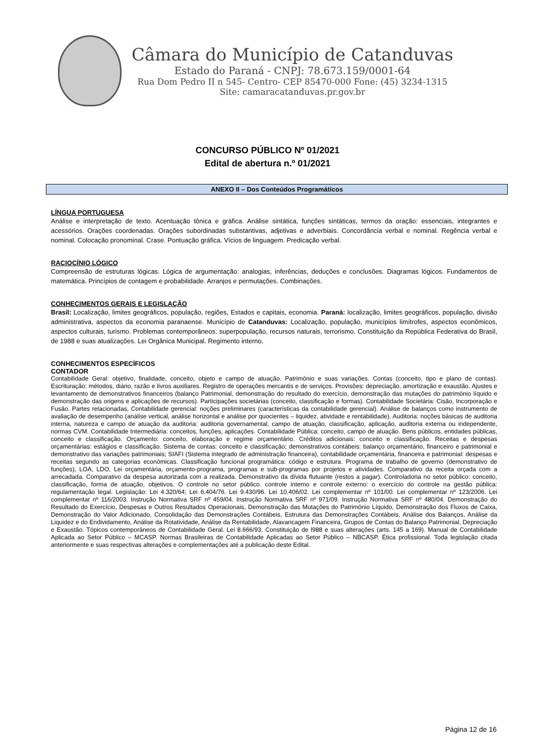Câmara do Município de Catanduvas
Estado do Paraná - CNPJ: 78.673.159/0001-64
Rua Dom Pedro II n 545- Centro- CEP 85470-000 Fone: (45) 3234-1315
Site: camaracatanduvas.pr.gov.br
CONCURSO PÚBLICO Nº 01/2021
Edital de abertura n.º 01/2021
ANEXO II – Dos Conteúdos Programáticos
LÍNGUA PORTUGUESA
Análise e interpretação de texto. Acentuação tônica e gráfica. Análise sintática, funções sintáticas, termos da oração: essenciais, integrantes e acessórios. Orações coordenadas. Orações subordinadas substantivas, adjetivas e adverbiais. Concordância verbal e nominal. Regência verbal e nominal. Colocação pronominal. Crase. Pontuação gráfica. Vícios de linguagem. Predicação verbal.
RACIOCÍNIO LÓGICO
Compreensão de estruturas lógicas. Lógica de argumentação: analogias, inferências, deduções e conclusões. Diagramas lógicos. Fundamentos de matemática. Princípios de contagem e probabilidade. Arranjos e permutações. Combinações.
CONHECIMENTOS GERAIS E LEGISLAÇÃO
Brasil: Localização, limites geográficos, população, regiões, Estados e capitais, economia. Paraná: localização, limites geográficos, população, divisão administrativa, aspectos da economia paranaense. Município de Catanduvas: Localização, população, municípios limítrofes, aspectos econômicos, aspectos culturais, turismo. Problemas contemporâneos: superpopulação, recursos naturais, terrorismo. Constituição da República Federativa do Brasil, de 1988 e suas atualizações. Lei Orgânica Municipal. Regimento interno.
CONHECIMENTOS ESPECÍFICOS
CONTADOR
Contabilidade Geral: objetivo, finalidade, conceito, objeto e campo de atuação. Patrimônio e suas variações. Contas (conceito, tipo e plano de contas). Escrituração: métodos, diário, razão e livros auxiliares. Registro de operações mercantis e de serviços. Provisões: depreciação, amortização e exaustão. Ajustes e levantamento de demonstrativos financeiros (balanço Patrimonial, demonstração do resultado do exercício, demonstração das mutações do patrimônio líquido e demonstração das origens e aplicações de recursos). Participações societárias (conceito, classificação e formas). Contabilidade Societária: Cisão, Incorporação e Fusão. Partes relacionadas, Contabilidade gerencial: noções preliminares (características da contabilidade gerencial). Análise de balanços como instrumento de avaliação de desempenho (análise vertical, análise horizontal e análise por quocientes – liquidez, atividade e rentabilidade). Auditoria: noções básicas de auditoria interna, natureza e campo de atuação da auditoria: auditoria governamental, campo de atuação, classificação, aplicação, auditoria externa ou independente, normas CVM. Contabilidade Intermediária: conceitos, funções, aplicações. Contabilidade Pública: conceito, campo de atuação. Bens públicos, entidades públicas, conceito e classificação. Orçamento: conceito, elaboração e regime orçamentário. Créditos adicionais: conceito e classificação. Receitas e despesas orçamentárias: estágios e classificação. Sistema de contas: conceito e classificação; demonstrativos contábeis: balanço orçamentário, financeiro e patrimonial e demonstrativo das variações patrimoniais; SIAFI (Sistema integrado de administração financeira), contabilidade orçamentária, financeira e patrimonial: despesas e receitas segundo as categorias econômicas. Classificação funcional programática: código e estrutura. Programa de trabalho de governo (demonstrativo de funções), LOA, LDO, Lei orçamentária, orçamento-programa, programas e sub-programas por projetos e atividades. Comparativo da receita orçada com a arrecadada. Comparativo da despesa autorizada com a realizada. Demonstrativo da dívida flutuante (restos a pagar). Controladoria no setor público: conceito, classificação, forma de atuação, objetivos. O controle no setor público. controle interno e controle externo: o exercício do controle na gestão pública: regulamentação legal. Legislação: Lei 4.320/64; Lei 6.404/76. Lei 9.430/96. Lei 10.406/02. Lei complementar nº 101/00. Lei complementar nº 123/2006. Lei complementar nº 116/2003. Instrução Normativa SRF nº 459/04. Instrução Normativa SRF nº 971/09. Instrução Normativa SRF nº 480/04. Demonstração do Resultado do Exercício, Despesas e Outros Resultados Operacionais, Demonstração das Mutações do Patrimônio Líquido, Demonstração dos Fluxos de Caixa, Demonstração do Valor Adicionado, Consolidação das Demonstrações Contábeis, Estrutura das Demonstrações Contábeis, Análise dos Balanços, Análise da Liquidez e do Endividamento, Análise da Rotatividade, Análise da Rentabilidade, Alavancagem Financeira, Grupos de Contas do Balanço Patrimonial, Depreciação e Exaustão. Tópicos contemporâneos de Contabilidade Geral. Lei 8.666/93. Constituição de l988 e suas alterações (arts. 145 a 169). Manual de Contabilidade Aplicada ao Setor Público – MCASP. Normas Brasileiras de Contabilidade Aplicadas ao Setor Público – NBCASP. Ética profissional. Toda legislação citada anteriormente e suas respectivas alterações e complementações até a publicação deste Edital.
Página 12 de 16